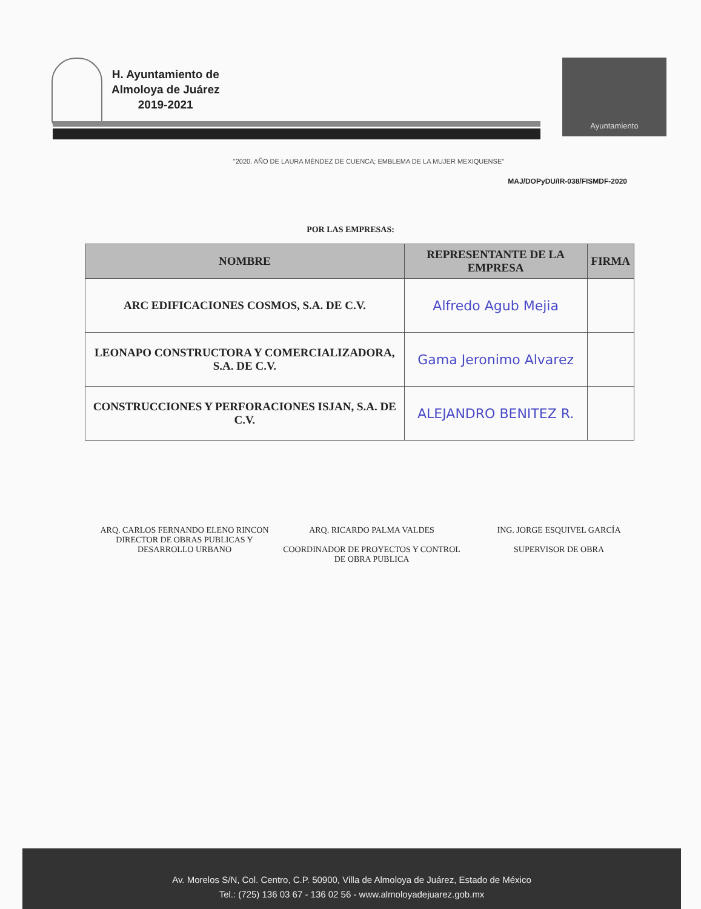H. Ayuntamiento de
Almoloya de Juárez
2019-2021
Ayuntamiento
"2020. AÑO DE LAURA MÉNDEZ DE CUENCA; EMBLEMA DE LA MUJER MEXIQUENSE"
MAJ/DOPyDU/IR-038/FISMDF-2020
POR LAS EMPRESAS:
| NOMBRE | REPRESENTANTE DE LA EMPRESA | FIRMA |
| --- | --- | --- |
| ARC EDIFICACIONES COSMOS, S.A. DE C.V. | Alfredo Agub Mejia | |
| LEONAPO CONSTRUCTORA Y COMERCIALIZADORA, S.A. DE C.V. | Gama Jeronimo Alvarez | |
| CONSTRUCCIONES Y PERFORACIONES ISJAN, S.A. DE C.V. | ALEJANDRO BENITEZ R. | |
ARQ. CARLOS FERNANDO ELENO RINCON
DIRECTOR DE OBRAS PUBLICAS Y DESARROLLO URBANO
ARQ. RICARDO PALMA VALDES
COORDINADOR DE PROYECTOS Y CONTROL DE OBRA PUBLICA
ING. JORGE ESQUIVEL GARCÍA
SUPERVISOR DE OBRA
Av. Morelos S/N, Col. Centro, C.P. 50900, Villa de Almoloya de Juárez, Estado de México
Tel.: (725) 136 03 67 - 136 02 56 - www.almoloyadejuarez.gob.mx